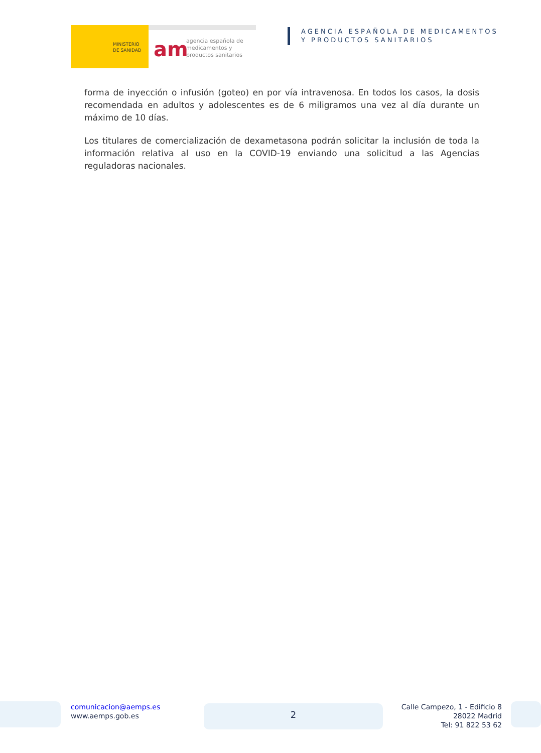MINISTERIO
DE SANIDAD
am
agencia española de
medicamentos y
productos sanitarios
AGENCIA ESPAÑOLA DE MEDICAMENTOS
Y PRODUCTOS SANITARIOS
forma de inyección o infusión (goteo) en por vía intravenosa. En todos los casos, la dosis recomendada en adultos y adolescentes es de 6 miligramos una vez al día durante un máximo de 10 días.
Los titulares de comercialización de dexametasona podrán solicitar la inclusión de toda la información relativa al uso en la COVID-19 enviando una solicitud a las Agencias reguladoras nacionales.
comunicacion@aemps.es
www.aemps.gob.es
2
Calle Campezo, 1 - Edificio 8
28022 Madrid
Tel: 91 822 53 62